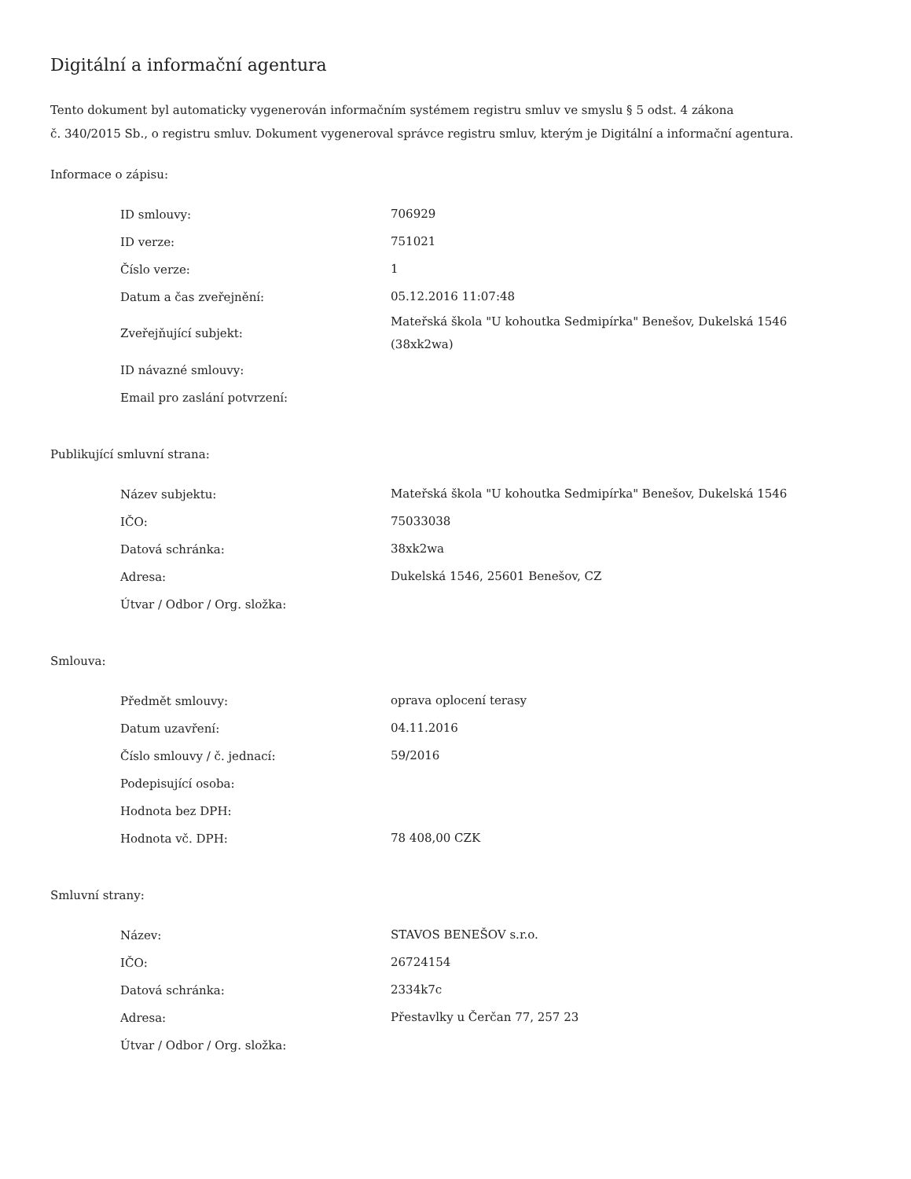Digitální a informační agentura
Tento dokument byl automaticky vygenerován informačním systémem registru smluv ve smyslu § 5 odst. 4 zákona
č. 340/2015 Sb., o registru smluv. Dokument vygeneroval správce registru smluv, kterým je Digitální a informační agentura.
Informace o zápisu:
| ID smlouvy: | 706929 |
| ID verze: | 751021 |
| Číslo verze: | 1 |
| Datum a čas zveřejnění: | 05.12.2016 11:07:48 |
| Zveřejňující subjekt: | Mateřská škola "U kohoutka Sedmipírka" Benešov, Dukelská 1546 (38xk2wa) |
| ID návazné smlouvy: | |
| Email pro zaslání potvrzení: | |
Publikující smluvní strana:
| Název subjektu: | Mateřská škola "U kohoutka Sedmipírka" Benešov, Dukelská 1546 |
| IČO: | 75033038 |
| Datová schránka: | 38xk2wa |
| Adresa: | Dukelská 1546, 25601 Benešov, CZ |
| Útvar / Odbor / Org. složka: | |
Smlouva:
| Předmět smlouvy: | oprava oplocení terasy |
| Datum uzavření: | 04.11.2016 |
| Číslo smlouvy / č. jednací: | 59/2016 |
| Podepisující osoba: | |
| Hodnota bez DPH: | |
| Hodnota vč. DPH: | 78 408,00 CZK |
Smluvní strany:
| Název: | STAVOS BENEŠOV s.r.o. |
| IČO: | 26724154 |
| Datová schránka: | 2334k7c |
| Adresa: | Přestavlky u Čerčan 77, 257 23 |
| Útvar / Odbor / Org. složka: | |